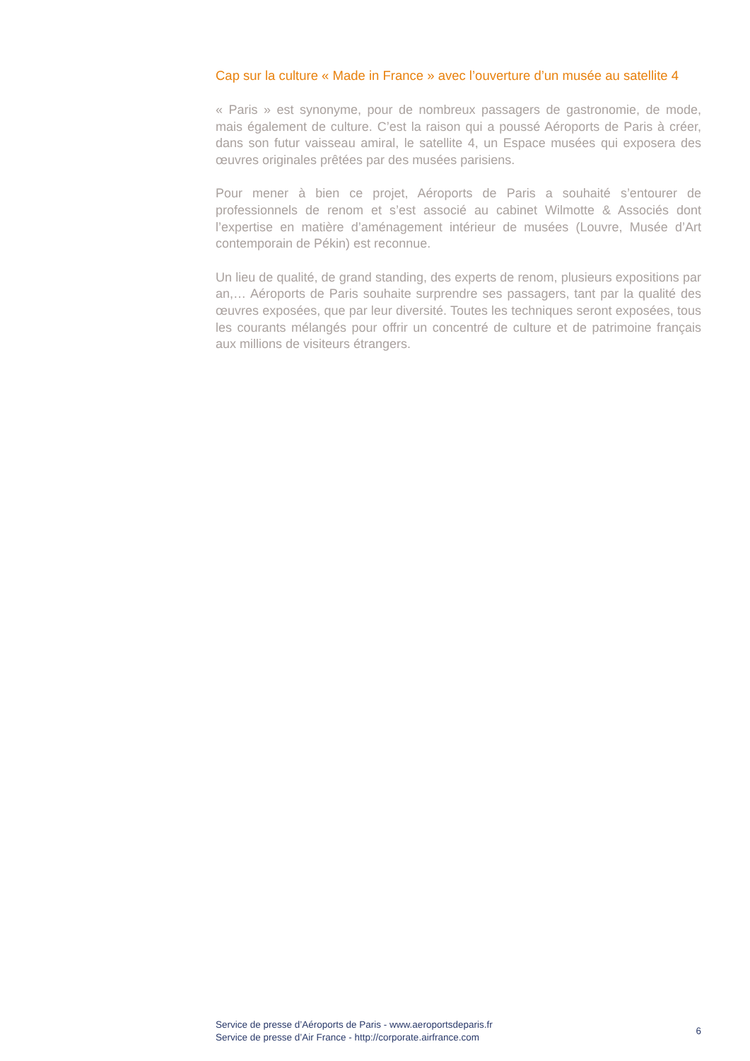Cap sur la culture « Made in France » avec l’ouverture d’un musée au satellite 4
« Paris » est synonyme, pour de nombreux passagers de gastronomie, de mode, mais également de culture. C’est la raison qui a poussé Aéroports de Paris à créer, dans son futur vaisseau amiral, le satellite 4, un Espace musées qui exposera des œuvres originales prêtées par des musées parisiens.
Pour mener à bien ce projet, Aéroports de Paris a souhaité s’entourer de professionnels de renom et s’est associé au cabinet Wilmotte & Associés dont l’expertise en matière d’aménagement intérieur de musées (Louvre, Musée d’Art contemporain de Pékin) est reconnue.
Un lieu de qualité, de grand standing, des experts de renom, plusieurs expositions par an,… Aéroports de Paris souhaite surprendre ses passagers, tant par la qualité des œuvres exposées, que par leur diversité. Toutes les techniques seront exposées, tous les courants mélangés pour offrir un concentré de culture et de patrimoine français aux millions de visiteurs étrangers.
Service de presse d’Aéroports de Paris - www.aeroportsdeparis.fr
Service de presse d’Air France - http://corporate.airfrance.com
6